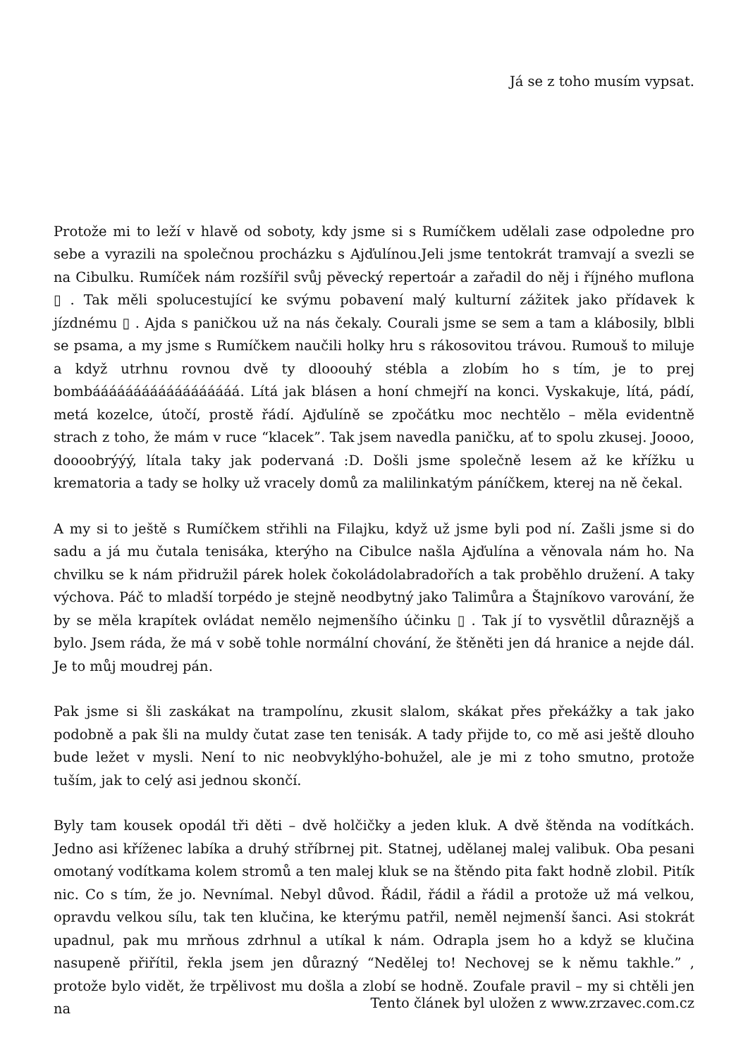Já se z toho musím vypsat.
Protože mi to leží v hlavě od soboty, kdy jsme si s Rumíčkem udělali zase odpoledne pro sebe a vyrazili na společnou procházku s Ajďulínou.Jeli jsme tentokrát tramvají a svezli se na Cibulku. Rumíček nám rozšířil svůj pěvecký repertoár a zařadil do něj i říjného muflona ▯ . Tak měli spolucestující ke svýmu pobavení malý kulturní zážitek jako přídavek k jízdnému ▯ . Ajda s paničkou už na nás čekaly. Courali jsme se sem a tam a klábosily, blbli se psama, a my jsme s Rumíčkem naučili holky hru s rákosovitou trávou. Rumouš to miluje a když utrhnu rovnou dvě ty dlooouhý stébla a zlobím ho s tím, je to prej bombáááááááááááááááááá. Lítá jak blásen a honí chmejří na konci. Vyskakuje, lítá, pádí, metá kozelce, útočí, prostě řádí. Ajďulíně se zpočátku moc nechtělo – měla evidentně strach z toho, že mám v ruce “klacek”. Tak jsem navedla paničku, ať to spolu zkusej. Joooo, doooobrýýý, lítala taky jak podervaná :D. Došli jsme společně lesem až ke křížku u krematoria a tady se holky už vracely domů za malilinkatým páníčkem, kterej na ně čekal.
A my si to ještě s Rumíčkem střihli na Filajku, když už jsme byli pod ní. Zašli jsme si do sadu a já mu čutala tenisáka, kterýho na Cibulce našla Ajďulína a věnovala nám ho. Na chvilku se k nám přidružil párek holek čokoládolabradořích a tak proběhlo družení. A taky výchova. Páč to mladší torpédo je stejně neodbytný jako Talimůra a Štajníkovo varování, že by se měla krapítek ovládat nemělo nejmenšího účinku ▯ . Tak jí to vysvětlil důraznějš a bylo. Jsem ráda, že má v sobě tohle normální chování, že štěněti jen dá hranice a nejde dál. Je to můj moudrej pán.
Pak jsme si šli zaskákat na trampolínu, zkusit slalom, skákat přes překážky a tak jako podobně a pak šli na muldy čutat zase ten tenisák. A tady přijde to, co mě asi ještě dlouho bude ležet v mysli. Není to nic neobvyklýho-bohužel, ale je mi z toho smutno, protože tuším, jak to celý asi jednou skončí.
Byly tam kousek opodál tři děti – dvě holčičky a jeden kluk. A dvě štěnda na vodítkách. Jedno asi kříženec labíka a druhý stříbrnej pit. Statnej, udělanej malej valibuk. Oba pesani omotaný vodítkama kolem stromů a ten malej kluk se na štěndo pita fakt hodně zlobil. Pitík nic. Co s tím, že jo. Nevnímal. Nebyl důvod. Řádil, řádil a řádil a protože už má velkou, opravdu velkou sílu, tak ten klučina, ke kterýmu patřil, neměl nejmenší šanci. Asi stokrát upadnul, pak mu mrňous zdrhnul a utíkal k nám. Odrapla jsem ho a když se klučina nasupeně přiřítil, řekla jsem jen důrazný “Nedělej to! Nechovej se k němu takhle.” , protože bylo vidět, že trpělivost mu došla a zlobí se hodně. Zoufale pravil – my si chtěli jen na
Tento článek byl uložen z www.zrzavec.com.cz